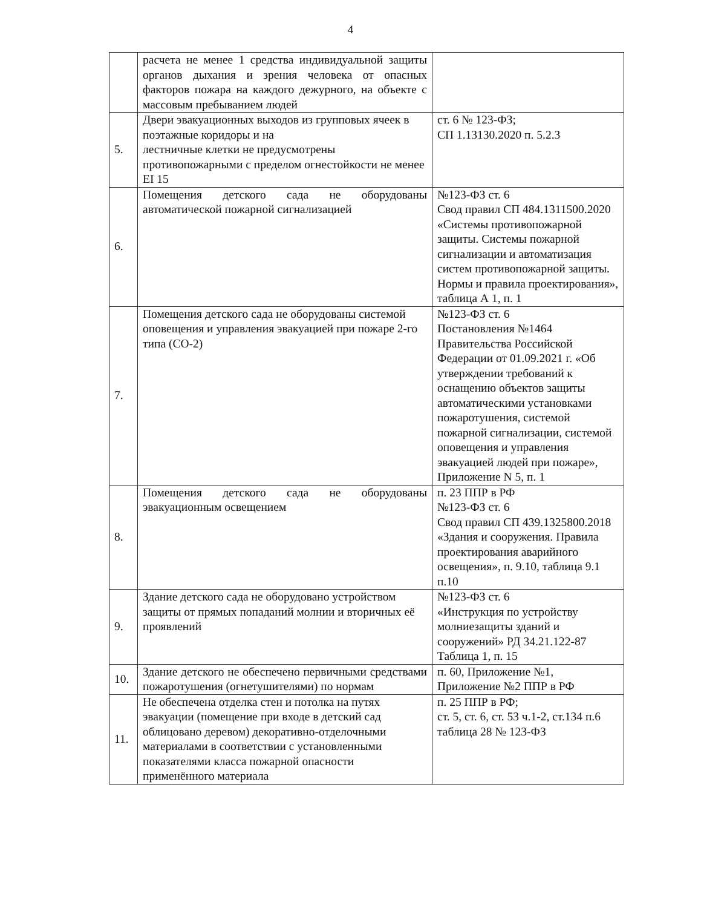4
| | расчета не менее 1 средства индивидуальной защиты органов дыхания и зрения человека от опасных факторов пожара на каждого дежурного, на объекте с массовым пребыванием людей | |
| 5. | Двери эвакуационных выходов из групповых ячеек в поэтажные коридоры и на лестничные клетки не предусмотрены противопожарными с пределом огнестойкости не менее EI 15 | ст. 6 № 123-ФЗ; СП 1.13130.2020 п. 5.2.3 |
| 6. | Помещения детского сада не оборудованы автоматической пожарной сигнализацией | №123-ФЗ ст. 6 Свод правил СП 484.1311500.2020 «Системы противопожарной защиты. Системы пожарной сигнализации и автоматизация систем противопожарной защиты. Нормы и правила проектирования», таблица А 1, п. 1 |
| 7. | Помещения детского сада не оборудованы системой оповещения и управления эвакуацией при пожаре 2-го типа (СО-2) | №123-ФЗ ст. 6 Постановления №1464 Правительства Российской Федерации от 01.09.2021 г. «Об утверждении требований к оснащению объектов защиты автоматическими установками пожаротушения, системой пожарной сигнализации, системой оповещения и управления эвакуацией людей при пожаре», Приложение N 5, п. 1 |
| 8. | Помещения детского сада не оборудованы эвакуационным освещением | п. 23 ППР в РФ №123-ФЗ ст. 6 Свод правил СП 439.1325800.2018 «Здания и сооружения. Правила проектирования аварийного освещения», п. 9.10, таблица 9.1 п.10 |
| 9. | Здание детского сада не оборудовано устройством защиты от прямых попаданий молнии и вторичных её проявлений | №123-ФЗ ст. 6 «Инструкция по устройству молниезащиты зданий и сооружений» РД 34.21.122-87 Таблица 1, п. 15 |
| 10. | Здание детского не обеспечено первичными средствами пожаротушения (огнетушителями) по нормам | п. 60, Приложение №1, Приложение №2 ППР в РФ |
| 11. | Не обеспечена отделка стен и потолка на путях эвакуации (помещение при входе в детский сад облицовано деревом) декоративно-отделочными материалами в соответствии с установленными показателями класса пожарной опасности применённого материала | п. 25 ППР в РФ; ст. 5, ст. 6, ст. 53 ч.1-2, ст.134 п.6 таблица 28 № 123-ФЗ |